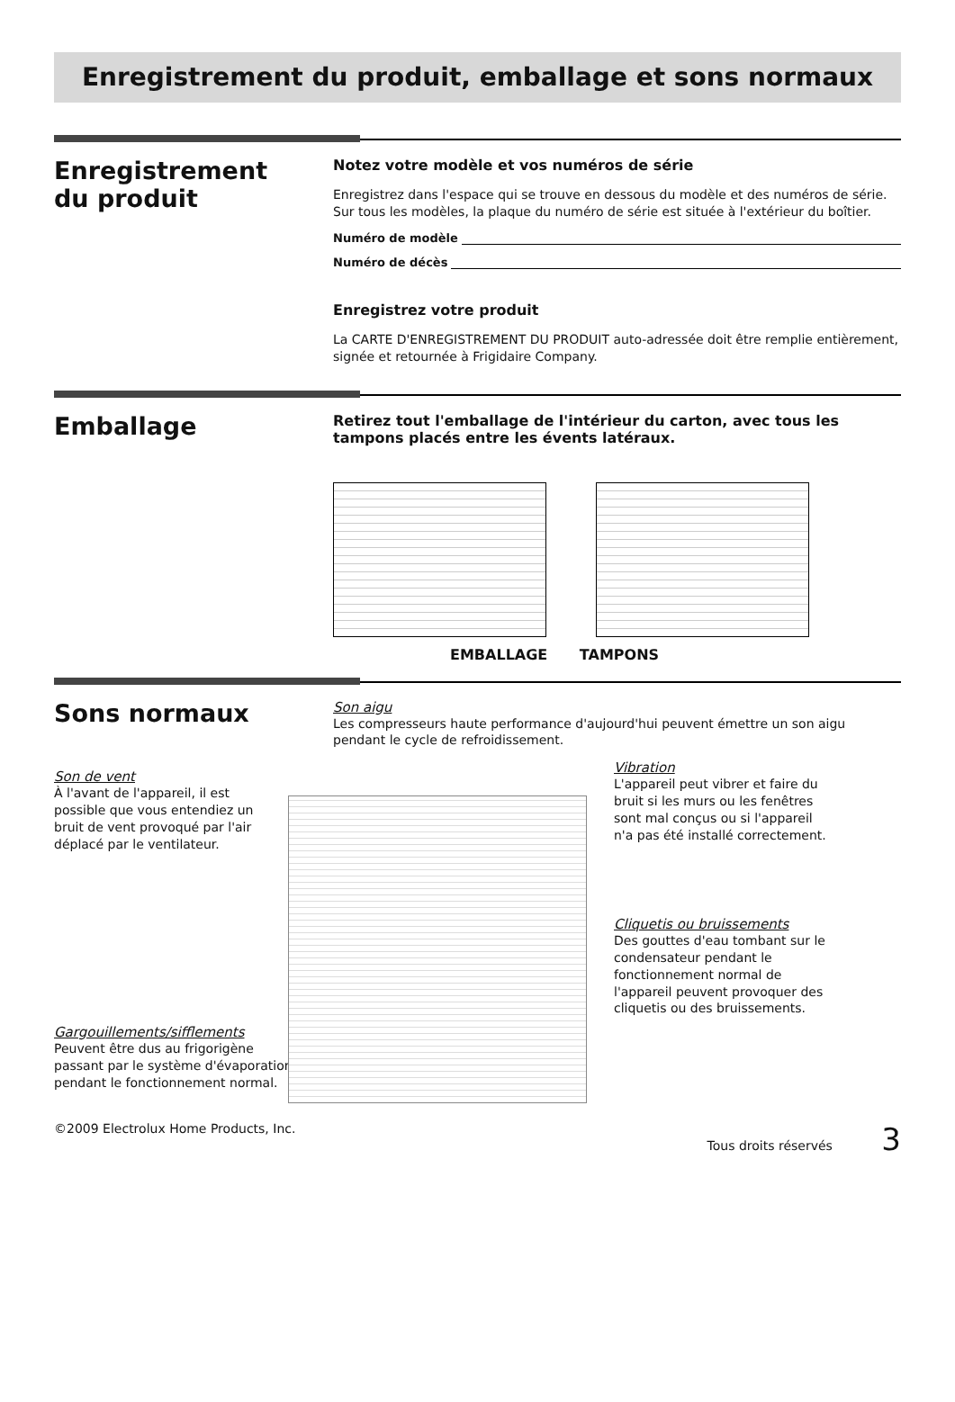Enregistrement du produit, emballage et sons normaux
Enregistrement
du produit
Notez votre modèle et vos numéros de série
Enregistrez dans l'espace qui se trouve en dessous du modèle et des numéros de série. Sur tous les modèles, la plaque du numéro de série est située à l'extérieur du boîtier.
Numéro de modèle
Numéro de décès
Enregistrez votre produit
La CARTE D'ENREGISTREMENT DU PRODUIT auto-adressée doit être remplie entièrement, signée et retournée à Frigidaire Company.
Emballage
Retirez tout l'emballage de l'intérieur du carton, avec tous les tampons placés entre les évents latéraux.
EMBALLAGE TAMPONS
Sons normaux
Son aigu
Les compresseurs haute performance d'aujourd'hui peuvent émettre un son aigu pendant le cycle de refroidissement.
Son de vent
À l'avant de l'appareil, il est possible que vous entendiez un bruit de vent provoqué par l'air déplacé par le ventilateur.
Gargouillements/sifflements
Peuvent être dus au frigorigène passant par le système d'évaporation pendant le fonctionnement normal.
Vibration
L'appareil peut vibrer et faire du bruit si les murs ou les fenêtres sont mal conçus ou si l'appareil n'a pas été installé correctement.
Cliquetis ou bruissements
Des gouttes d'eau tombant sur le condensateur pendant le fonctionnement normal de l'appareil peuvent provoquer des cliquetis ou des bruissements.
©2009 Electrolux Home Products, Inc. Tous droits réservés 3